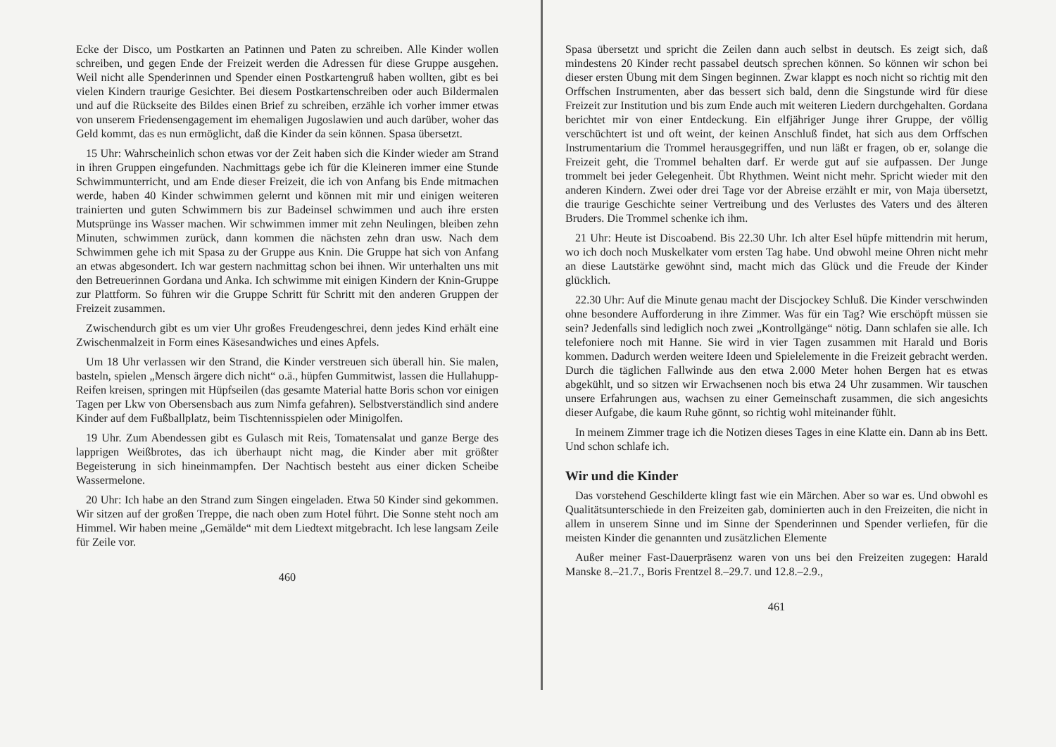Ecke der Disco, um Postkarten an Patinnen und Paten zu schreiben. Alle Kinder wollen schreiben, und gegen Ende der Freizeit werden die Adressen für diese Gruppe ausgehen. Weil nicht alle Spenderinnen und Spender einen Postkartengruß haben wollten, gibt es bei vielen Kindern traurige Gesichter. Bei diesem Postkartenschreiben oder auch Bildermalen und auf die Rückseite des Bildes einen Brief zu schreiben, erzähle ich vorher immer etwas von unserem Friedensengagement im ehemaligen Jugoslawien und auch darüber, woher das Geld kommt, das es nun ermöglicht, daß die Kinder da sein können. Spasa übersetzt.
15 Uhr: Wahrscheinlich schon etwas vor der Zeit haben sich die Kinder wieder am Strand in ihren Gruppen eingefunden. Nachmittags gebe ich für die Kleineren immer eine Stunde Schwimmunterricht, und am Ende dieser Freizeit, die ich von Anfang bis Ende mitmachen werde, haben 40 Kinder schwimmen gelernt und können mit mir und einigen weiteren trainierten und guten Schwimmern bis zur Badeinsel schwimmen und auch ihre ersten Mutsprünge ins Wasser machen. Wir schwimmen immer mit zehn Neulingen, bleiben zehn Minuten, schwimmen zurück, dann kommen die nächsten zehn dran usw. Nach dem Schwimmen gehe ich mit Spasa zu der Gruppe aus Knin. Die Gruppe hat sich von Anfang an etwas abgesondert. Ich war gestern nachmittag schon bei ihnen. Wir unterhalten uns mit den Betreuerinnen Gordana und Anka. Ich schwimme mit einigen Kindern der Knin-Gruppe zur Plattform. So führen wir die Gruppe Schritt für Schritt mit den anderen Gruppen der Freizeit zusammen.
Zwischendurch gibt es um vier Uhr großes Freudengeschrei, denn jedes Kind erhält eine Zwischenmalzeit in Form eines Käsesandwiches und eines Apfels.
Um 18 Uhr verlassen wir den Strand, die Kinder verstreuen sich überall hin. Sie malen, basteln, spielen „Mensch ärgere dich nicht“ o.ä., hüpfen Gummitwist, lassen die Hullahupp-Reifen kreisen, springen mit Hüpfseilen (das gesamte Material hatte Boris schon vor einigen Tagen per Lkw von Obersensbach aus zum Nimfa gefahren). Selbstverständlich sind andere Kinder auf dem Fußballplatz, beim Tischtennisspielen oder Minigolfen.
19 Uhr. Zum Abendessen gibt es Gulasch mit Reis, Tomatensalat und ganze Berge des lapprigen Weißbrotes, das ich überhaupt nicht mag, die Kinder aber mit größter Begeisterung in sich hineinmampfen. Der Nachtisch besteht aus einer dicken Scheibe Wassermelone.
20 Uhr: Ich habe an den Strand zum Singen eingeladen. Etwa 50 Kinder sind gekommen. Wir sitzen auf der großen Treppe, die nach oben zum Hotel führt. Die Sonne steht noch am Himmel. Wir haben meine „Gemälde“ mit dem Liedtext mitgebracht. Ich lese langsam Zeile für Zeile vor.
460
Spasa übersetzt und spricht die Zeilen dann auch selbst in deutsch. Es zeigt sich, daß mindestens 20 Kinder recht passabel deutsch sprechen können. So können wir schon bei dieser ersten Übung mit dem Singen beginnen. Zwar klappt es noch nicht so richtig mit den Orffschen Instrumenten, aber das bessert sich bald, denn die Singstunde wird für diese Freizeit zur Institution und bis zum Ende auch mit weiteren Liedern durchgehalten. Gordana berichtet mir von einer Entdeckung. Ein elfjähriger Junge ihrer Gruppe, der völlig verschüchtert ist und oft weint, der keinen Anschluß findet, hat sich aus dem Orffschen Instrumentarium die Trommel herausgegriffen, und nun läßt er fragen, ob er, solange die Freizeit geht, die Trommel behalten darf. Er werde gut auf sie aufpassen. Der Junge trommelt bei jeder Gelegenheit. Übt Rhythmen. Weint nicht mehr. Spricht wieder mit den anderen Kindern. Zwei oder drei Tage vor der Abreise erzählt er mir, von Maja übersetzt, die traurige Geschichte seiner Vertreibung und des Verlustes des Vaters und des älteren Bruders. Die Trommel schenke ich ihm.
21 Uhr: Heute ist Discoabend. Bis 22.30 Uhr. Ich alter Esel hüpfe mittendrin mit herum, wo ich doch noch Muskelkater vom ersten Tag habe. Und obwohl meine Ohren nicht mehr an diese Lautstärke gewöhnt sind, macht mich das Glück und die Freude der Kinder glücklich.
22.30 Uhr: Auf die Minute genau macht der Discjockey Schluß. Die Kinder verschwinden ohne besondere Aufforderung in ihre Zimmer. Was für ein Tag? Wie erschöpft müssen sie sein? Jedenfalls sind lediglich noch zwei „Kontrollgänge“ nötig. Dann schlafen sie alle. Ich telefoniere noch mit Hanne. Sie wird in vier Tagen zusammen mit Harald und Boris kommen. Dadurch werden weitere Ideen und Spielelemente in die Freizeit gebracht werden. Durch die täglichen Fallwinde aus den etwa 2.000 Meter hohen Bergen hat es etwas abgekühlt, und so sitzen wir Erwachsenen noch bis etwa 24 Uhr zusammen. Wir tauschen unsere Erfahrungen aus, wachsen zu einer Gemeinschaft zusammen, die sich angesichts dieser Aufgabe, die kaum Ruhe gönnt, so richtig wohl miteinander fühlt.
In meinem Zimmer trage ich die Notizen dieses Tages in eine Klatte ein. Dann ab ins Bett. Und schon schlafe ich.
Wir und die Kinder
Das vorstehend Geschilderte klingt fast wie ein Märchen. Aber so war es. Und obwohl es Qualitätsunterschiede in den Freizeiten gab, dominierten auch in den Freizeiten, die nicht in allem in unserem Sinne und im Sinne der Spenderinnen und Spender verliefen, für die meisten Kinder die genannten und zusätzlichen Elemente
Außer meiner Fast-Dauerpräsenz waren von uns bei den Freizeiten zugegen: Harald Manske 8.–21.7., Boris Frentzel 8.–29.7. und 12.8.–2.9.,
461